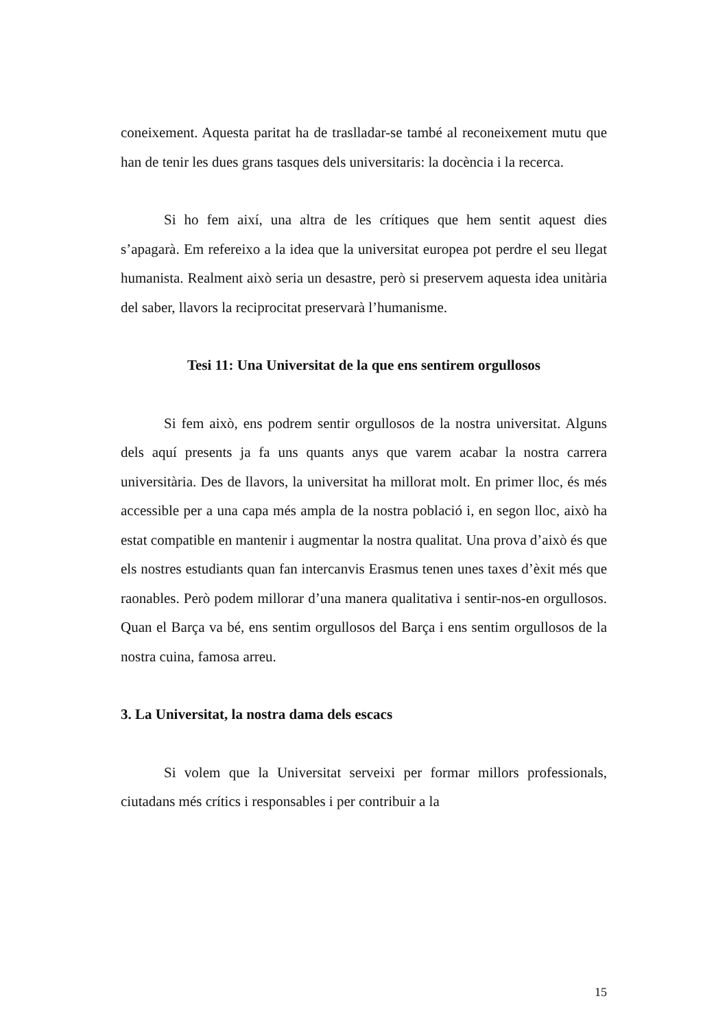coneixement. Aquesta paritat ha de traslladar-se també al reconeixement mutu que han de tenir les dues grans tasques dels universitaris: la docència i la recerca.
Si ho fem així, una altra de les crítiques que hem sentit aquest dies s’apagarà. Em refereixo a la idea que la universitat europea pot perdre el seu llegat humanista. Realment això seria un desastre, però si preservem aquesta idea unitària del saber, llavors la reciprocitat preservarà l’humanisme.
Tesi 11: Una Universitat de la que ens sentirem orgullosos
Si fem això, ens podrem sentir orgullosos de la nostra universitat. Alguns dels aquí presents ja fa uns quants anys que varem acabar la nostra carrera universitària. Des de llavors, la universitat ha millorat molt. En primer lloc, és més accessible per a una capa més ampla de la nostra població i, en segon lloc, això ha estat compatible en mantenir i augmentar la nostra qualitat. Una prova d’això és que els nostres estudiants quan fan intercanvis Erasmus tenen unes taxes d’èxit més que raonables. Però podem millorar d’una manera qualitativa i sentir-nos-en orgullosos. Quan el Barça va bé, ens sentim orgullosos del Barça i ens sentim orgullosos de la nostra cuina, famosa arreu.
3. La Universitat, la nostra dama dels escacs
Si volem que la Universitat serveixi per formar millors professionals, ciutadans més crítics i responsables i per contribuir a la
15